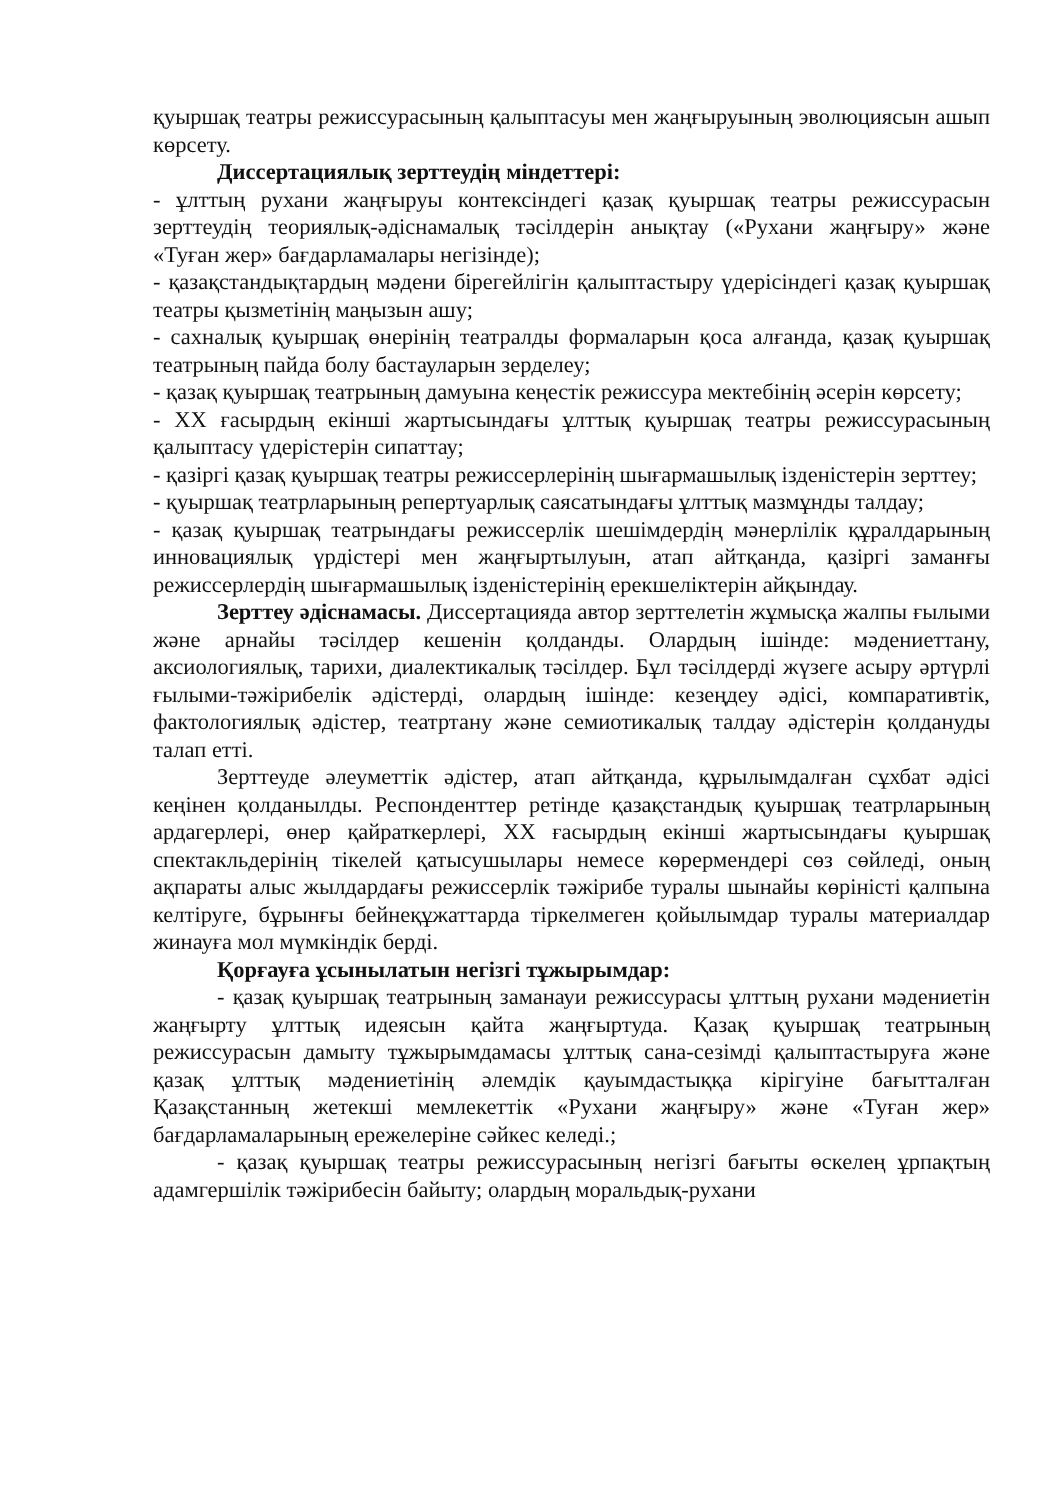қуыршақ театры режиссурасының қалыптасуы мен жаңғыруының эволюциясын ашып көрсету.
Диссертациялық зерттеудің міндеттері:
- ұлттың рухани жаңғыруы контексіндегі қазақ қуыршақ театры режиссурасын зерттеудің теориялық-әдіснамалық тәсілдерін анықтау («Рухани жаңғыру» және «Туған жер» бағдарламалары негізінде);
- қазақстандықтардың мәдени бірегейлігін қалыптастыру үдерісіндегі қазақ қуыршақ театры қызметінің маңызын ашу;
- сахналық қуыршақ өнерінің театралды формаларын қоса алғанда, қазақ қуыршақ театрының пайда болу бастауларын зерделеу;
- қазақ қуыршақ театрының дамуына кеңестік режиссура мектебінің әсерін көрсету;
- XX ғасырдың екінші жартысындағы ұлттық қуыршақ театры режиссурасының қалыптасу үдерістерін сипаттау;
- қазіргі қазақ қуыршақ театры режиссерлерінің шығармашылық ізденістерін зерттеу;
- қуыршақ театрларының репертуарлық саясатындағы ұлттық мазмұнды талдау;
- қазақ қуыршақ театрындағы режиссерлік шешімдердің мәнерлілік құралдарының инновациялық үрдістері мен жаңғыртылуын, атап айтқанда, қазіргі заманғы режиссерлердің шығармашылық ізденістерінің ерекшеліктерін айқындау.
Зерттеу әдіснамасы. Диссертацияда автор зерттелетін жұмысқа жалпы ғылыми және арнайы тәсілдер кешенін қолданды. Олардың ішінде: мәдениеттану, аксиологиялық, тарихи, диалектикалық тәсілдер. Бұл тәсілдерді жүзеге асыру әртүрлі ғылыми-тәжірибелік әдістерді, олардың ішінде: кезеңдеу әдісі, компаративтік, фактологиялық әдістер, театртану және семиотикалық талдау әдістерін қолдануды талап етті.
Зерттеуде әлеуметтік әдістер, атап айтқанда, құрылымдалған сұхбат әдісі кеңінен қолданылды. Респонденттер ретінде қазақстандық қуыршақ театрларының ардагерлері, өнер қайраткерлері, XX ғасырдың екінші жартысындағы қуыршақ спектакльдерінің тікелей қатысушылары немесе көрермендері сөз сөйледі, оның ақпараты алыс жылдардағы режиссерлік тәжірибе туралы шынайы көріністі қалпына келтіруге, бұрынғы бейнеқұжаттарда тіркелмеген қойылымдар туралы материалдар жинауға мол мүмкіндік берді.
Қорғауға ұсынылатын негізгі тұжырымдар:
- қазақ қуыршақ театрының заманауи режиссурасы ұлттың рухани мәдениетін жаңғырту ұлттық идеясын қайта жаңғыртуда. Қазақ қуыршақ театрының режиссурасын дамыту тұжырымдамасы ұлттық сана-сезімді қалыптастыруға және қазақ ұлттық мәдениетінің әлемдік қауымдастыққа кірігуіне бағытталған Қазақстанның жетекші мемлекеттік «Рухани жаңғыру» және «Туған жер» бағдарламаларының ережелеріне сәйкес келеді.;
- қазақ қуыршақ театры режиссурасының негізгі бағыты өскелең ұрпақтың адамгершілік тәжірибесін байыту; олардың моральдық-рухани